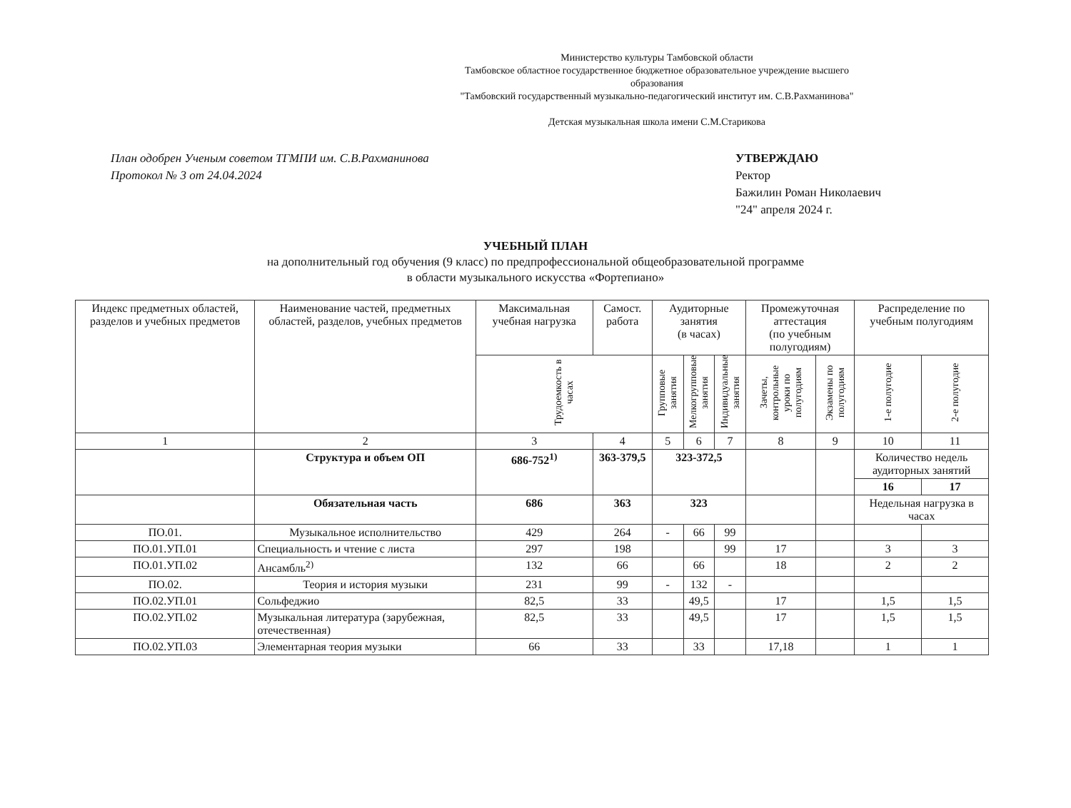Министерство культуры Тамбовской области
Тамбовское областное государственное бюджетное образовательное учреждение высшего образования
"Тамбовский государственный музыкально-педагогический институт им. С.В.Рахманинова"
Детская музыкальная школа имени С.М.Старикова
План одобрен Ученым советом ТГМПИ им. С.В.Рахманинова
Протокол № 3 от 24.04.2024
УТВЕРЖДАЮ
Ректор
Бажилин Роман Николаевич
"24" апреля 2024 г.
УЧЕБНЫЙ ПЛАН
на дополнительный год обучения (9 класс) по предпрофессиональной общеобразовательной программе
в области музыкального искусства «Фортепиано»
| Индекс предметных областей, разделов и учебных предметов | Наименование частей, предметных областей, разделов, учебных предметов | Максимальная учебная нагрузка | Самост. работа | Аудиторные занятия (в часах) | | | Промежуточная аттестация (по учебным полугодиям) | | Распределение по учебным полугодиям | |
| --- | --- | --- | --- | --- | --- | --- | --- | --- | --- | --- |
| | | Трудоемкость в часах | | Групповые занятия | Мелкогрупповые занятия | Индивидуальные занятия | Зачеты, контрольные уроки по полугодиям | Экзамены по полугодиям | 1-е полугодие | 2-е полугодие |
| 1 | 2 | 3 | 4 | 5 | 6 | 7 | 8 | 9 | 10 | 11 |
| | Структура и объем ОП | 686-752<sup>1)</sup> | 363-379,5 | 323-372,5 | | | | | Количество недель аудиторных занятий | |
| | | | | | | | | | 16 | 17 |
| | Обязательная часть | 686 | 363 | 323 | | | | | Недельная нагрузка в часах | |
| ПО.01. | Музыкальное исполнительство | 429 | 264 | - | 66 | 99 | | | | |
| ПО.01.УП.01 | Специальность и чтение с листа | 297 | 198 | | | 99 | 17 | | 3 | 3 |
| ПО.01.УП.02 | Ансамбль<sup>2)</sup> | 132 | 66 | | 66 | | 18 | | 2 | 2 |
| ПО.02. | Теория и история музыки | 231 | 99 | - | 132 | - | | | | |
| ПО.02.УП.01 | Сольфеджио | 82,5 | 33 | | 49,5 | | 17 | | 1,5 | 1,5 |
| ПО.02.УП.02 | Музыкальная литература (зарубежная, отечественная) | 82,5 | 33 | | 49,5 | | 17 | | 1,5 | 1,5 |
| ПО.02.УП.03 | Элементарная теория музыки | 66 | 33 | | 33 | | 17,18 | | 1 | 1 |